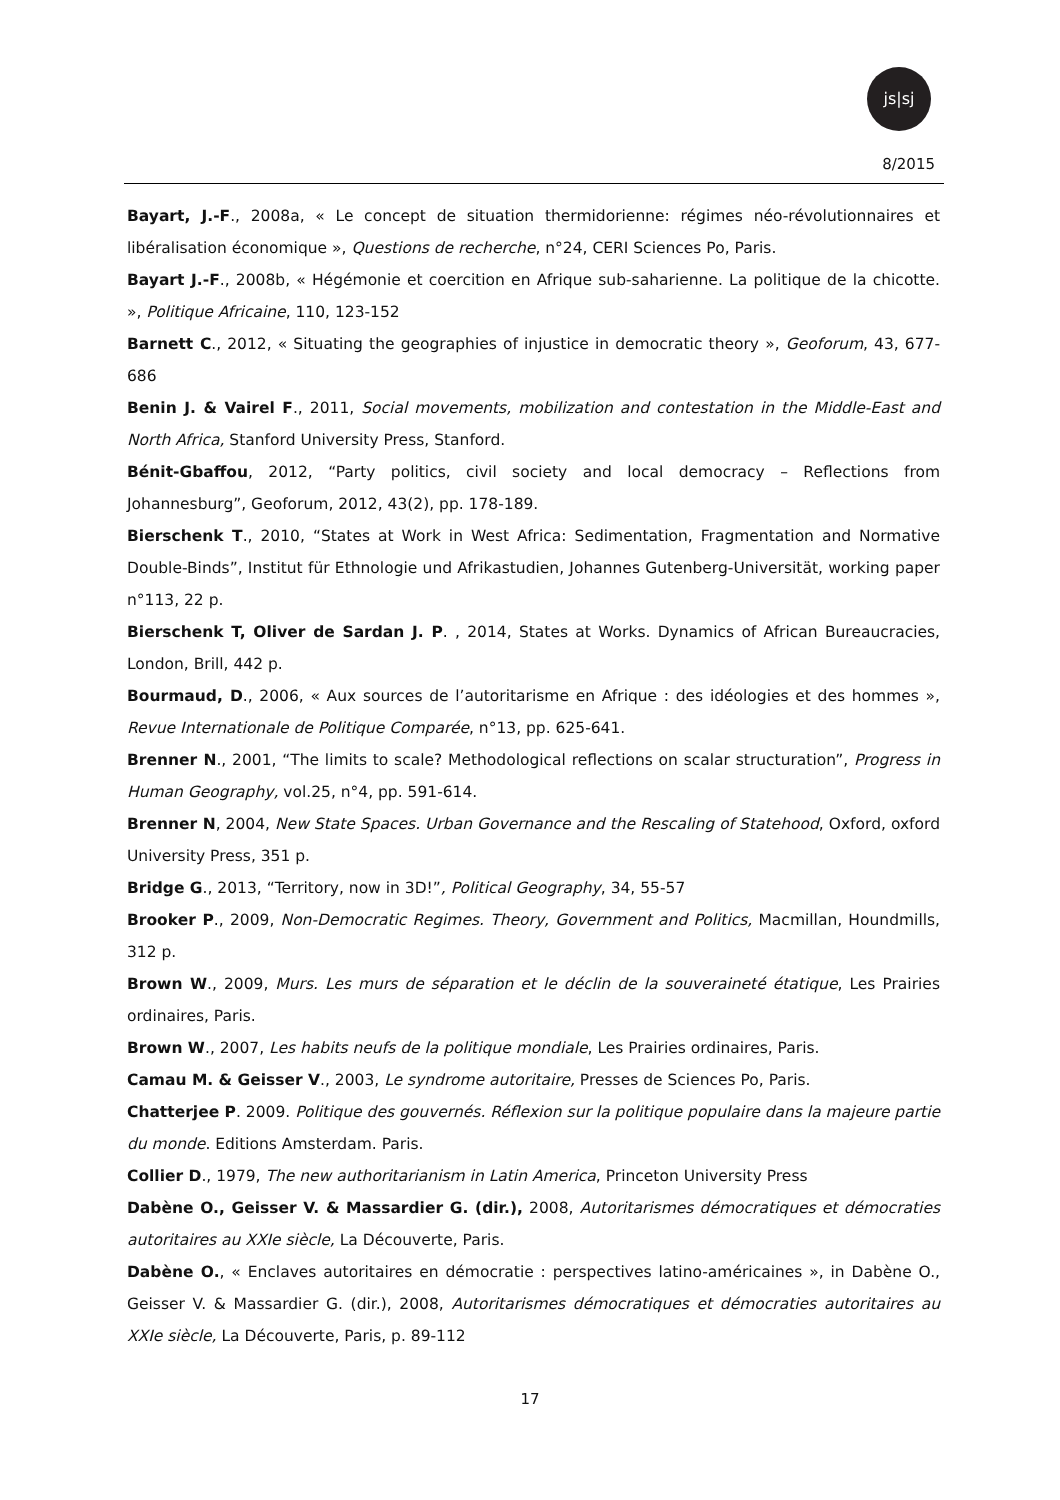js|sj
8/2015
Bayart, J.-F., 2008a, « Le concept de situation thermidorienne: régimes néo-révolutionnaires et libéralisation économique », Questions de recherche, n°24, CERI Sciences Po, Paris.
Bayart J.-F., 2008b, « Hégémonie et coercition en Afrique sub-saharienne. La politique de la chicotte. », Politique Africaine, 110, 123-152
Barnett C., 2012, « Situating the geographies of injustice in democratic theory », Geoforum, 43, 677-686
Benin J. & Vairel F., 2011, Social movements, mobilization and contestation in the Middle-East and North Africa, Stanford University Press, Stanford.
Bénit-Gbaffou, 2012, “Party politics, civil society and local democracy – Reflections from Johannesburg”, Geoforum, 2012, 43(2), pp. 178-189.
Bierschenk T., 2010, “States at Work in West Africa: Sedimentation, Fragmentation and Normative Double-Binds”, Institut für Ethnologie und Afrikastudien, Johannes Gutenberg-Universität, working paper n°113, 22 p.
Bierschenk T, Oliver de Sardan J. P. , 2014, States at Works. Dynamics of African Bureaucracies, London, Brill, 442 p.
Bourmaud, D., 2006, « Aux sources de l’autoritarisme en Afrique : des idéologies et des hommes », Revue Internationale de Politique Comparée, n°13, pp. 625-641.
Brenner N., 2001, “The limits to scale? Methodological reflections on scalar structuration”, Progress in Human Geography, vol.25, n°4, pp. 591-614.
Brenner N, 2004, New State Spaces. Urban Governance and the Rescaling of Statehood, Oxford, oxford University Press, 351 p.
Bridge G., 2013, “Territory, now in 3D!”, Political Geography, 34, 55-57
Brooker P., 2009, Non-Democratic Regimes. Theory, Government and Politics, Macmillan, Houndmills, 312 p.
Brown W., 2009, Murs. Les murs de séparation et le déclin de la souveraineté étatique, Les Prairies ordinaires, Paris.
Brown W., 2007, Les habits neufs de la politique mondiale, Les Prairies ordinaires, Paris.
Camau M. & Geisser V., 2003, Le syndrome autoritaire, Presses de Sciences Po, Paris.
Chatterjee P. 2009. Politique des gouvernés. Réflexion sur la politique populaire dans la majeure partie du monde. Editions Amsterdam. Paris.
Collier D., 1979, The new authoritarianism in Latin America, Princeton University Press
Dabène O., Geisser V. & Massardier G. (dir.), 2008, Autoritarismes démocratiques et démocraties autoritaires au XXIe siècle, La Découverte, Paris.
Dabène O., « Enclaves autoritaires en démocratie : perspectives latino-américaines », in Dabène O., Geisser V. & Massardier G. (dir.), 2008, Autoritarismes démocratiques et démocraties autoritaires au XXIe siècle, La Découverte, Paris, p. 89-112
17